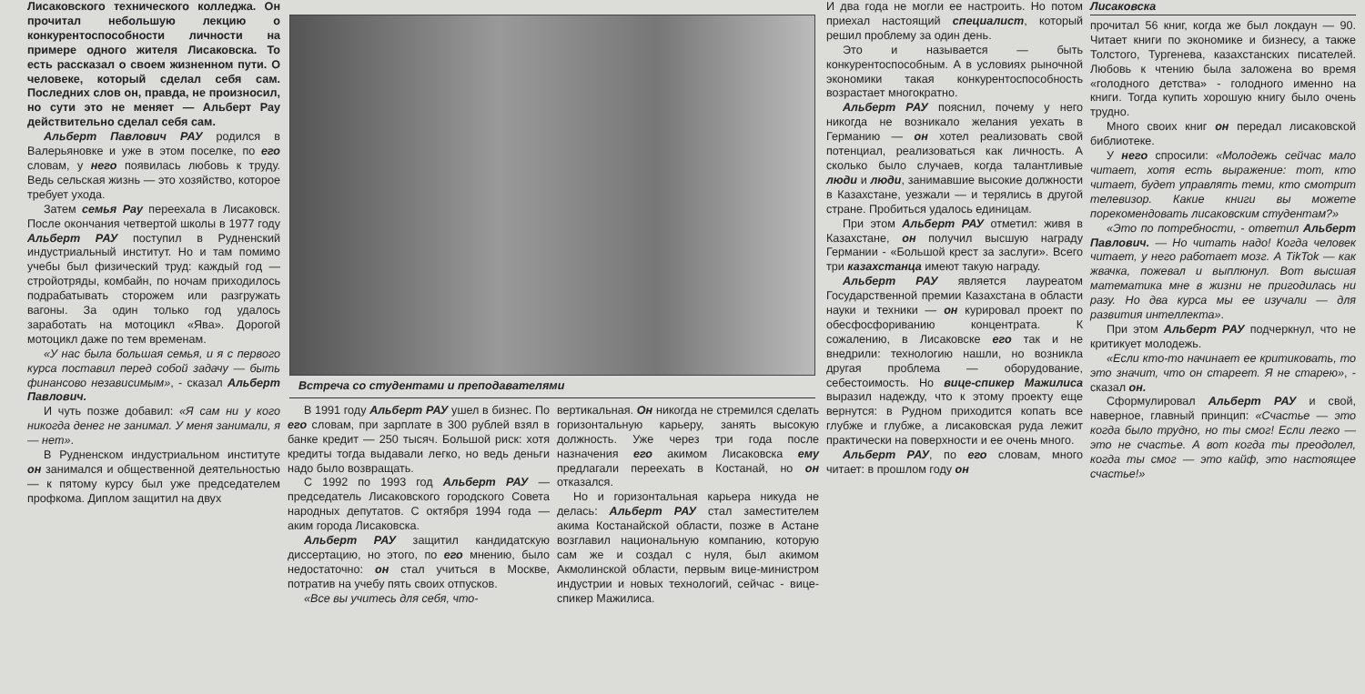Лисаковского технического колледжа. Он прочитал небольшую лекцию о конкурентоспособности личности на примере одного жителя Лисаковска. То есть рассказал о своем жизненном пути. О человеке, который сделал себя сам. Последних слов он, правда, не произносил, но сути это не меняет — Альберт Рау действительно сделал себя сам.
Альберт Павлович РАУ родился в Валерьяновке и уже в этом поселке, по его словам, у него появилась любовь к труду. Ведь сельская жизнь — это хозяйство, которое требует ухода.
Затем семья Рау переехала в Лисаковск. После окончания четвертой школы в 1977 году Альберт РАУ поступил в Рудненский индустриальный институт. Но и там помимо учебы был физический труд: каждый год — стройотряды, комбайн, по ночам приходилось подрабатывать сторожем или разгружать вагоны. За один только год удалось заработать на мотоцикл «Ява». Дорогой мотоцикл даже по тем временам.
«У нас была большая семья, и я с первого курса поставил перед собой задачу — быть финансово независимым», - сказал Альберт Павлович.
И чуть позже добавил: «Я сам ни у кого никогда денег не занимал. У меня занимали, я — нет».
В Рудненском индустриальном институте он занимался и общественной деятельностью — к пятому курсу был уже председателем профкома. Диплом защитил на двух
Встреча со студентами и преподавателями
В 1991 году Альберт РАУ ушел в бизнес. По его словам, при зарплате в 300 рублей взял в банке кредит — 250 тысяч. Большой риск: хотя кредиты тогда выдавали легко, но ведь деньги надо было возвращать.
С 1992 по 1993 год Альберт РАУ — председатель Лисаковского городского Совета народных депутатов. С октября 1994 года — аким города Лисаковска.
Альберт РАУ защитил кандидатскую диссертацию, но этого, по его мнению, было недостаточно: он стал учиться в Москве, потратив на учебу пять своих отпусков.
«Все вы учитесь для себя, что-
вертикальная. Он никогда не стремился сделать горизонтальную карьеру, занять высокую должность. Уже через три года после назначения его акимом Лисаковска ему предлагали переехать в Костанай, но он отказался.
Но и горизонтальная карьера никуда не делась: Альберт РАУ стал заместителем акима Костанайской области, позже в Астане возглавил национальную компанию, которую сам же и создал с нуля, был акимом Акмолинской области, первым вице-министром индустрии и новых технологий, сейчас - вице-спикер Мажилиса.
И два года не могли ее настроить. Но потом приехал настоящий специалист, который решил проблему за один день.
Это и называется — быть конкурентоспособным. А в условиях рыночной экономики такая конкурентоспособность возрастает многократно.
Альберт РАУ пояснил, почему у него никогда не возникало желания уехать в Германию — он хотел реализовать свой потенциал, реализоваться как личность. А сколько было случаев, когда талантливые люди и люди, занимавшие высокие должности в Казахстане, уезжали — и терялись в другой стране. Пробиться удалось единицам.
При этом Альберт РАУ отметил: живя в Казахстане, он получил высшую награду Германии - «Большой крест за заслуги». Всего три казахстанца имеют такую награду.
Альберт РАУ является лауреатом Государственной премии Казахстана в области науки и техники — он курировал проект по обесфосфориванию концентрата. К сожалению, в Лисаковске его так и не внедрили: технологию нашли, но возникла другая проблема — оборудование, себестоимость. Но вице-спикер Мажилиса выразил надежду, что к этому проекту еще вернутся: в Рудном приходится копать все глубже и глубже, а лисаковская руда лежит практически на поверхности и ее очень много.
Альберт РАУ, по его словам, много читает: в прошлом году он
Лисаковска
прочитал 56 книг, когда же был локдаун — 90. Читает книги по экономике и бизнесу, а также Толстого, Тургенева, казахстанских писателей. Любовь к чтению была заложена во время «голодного детства» - голодного именно на книги. Тогда купить хорошую книгу было очень трудно.
Много своих книг он передал лисаковской библиотеке.
У него спросили: «Молодежь сейчас мало читает, хотя есть выражение: тот, кто читает, будет управлять теми, кто смотрит телевизор. Какие книги вы можете порекомендовать лисаковским студентам?»
«Это по потребности, - ответил Альберт Павлович. — Но читать надо! Когда человек читает, у него работает мозг. А TikTok — как жвачка, пожевал и выплюнул. Вот высшая математика мне в жизни не пригодилась ни разу. Но два курса мы ее изучали — для развития интеллекта».
При этом Альберт РАУ подчеркнул, что не критикует молодежь.
«Если кто-то начинает ее критиковать, то это значит, что он стареет. Я не старею», - сказал он.
Сформулировал Альберт РАУ и свой, наверное, главный принцип: «Счастье — это когда было трудно, но ты смог! Если легко — это не счастье. А вот когда ты преодолел, когда ты смог — это кайф, это настоящее счастье!»